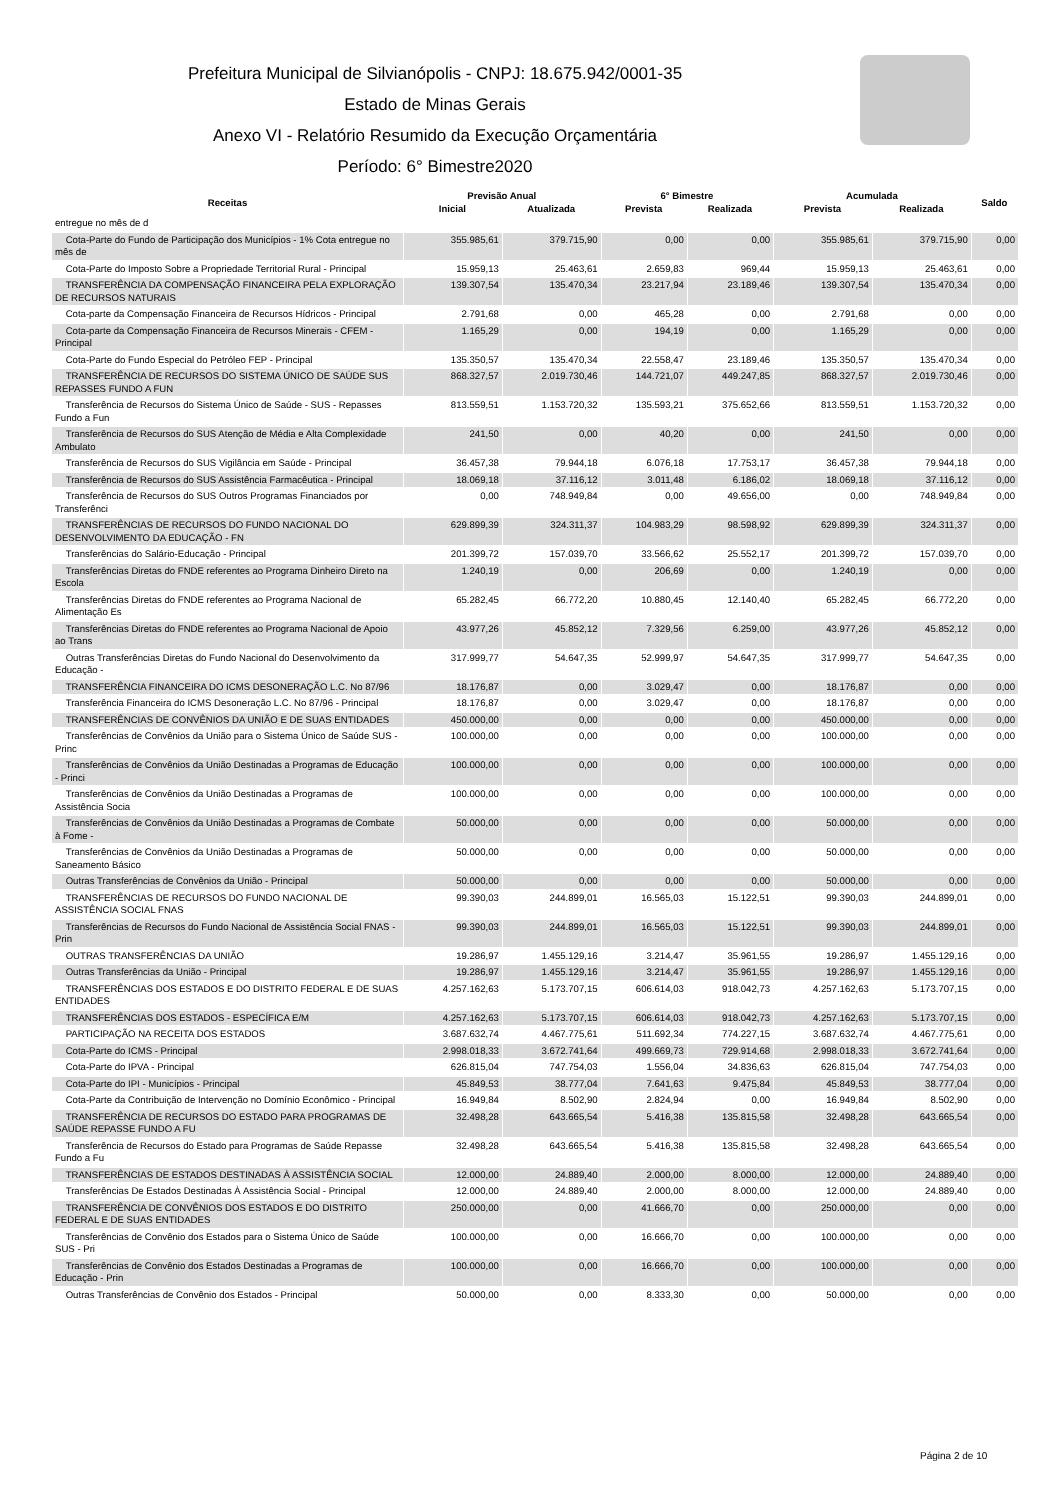Prefeitura Municipal de Silvianópolis - CNPJ: 18.675.942/0001-35
Estado de Minas Gerais
Anexo VI - Relatório Resumido da Execução Orçamentária
Período: 6° Bimestre2020
| Receitas | Previsão Anual | | 6° Bimestre | | Acumulada | | Saldo |
| --- | --- | --- | --- | --- | --- | --- | --- |
| | Inicial | Atualizada | Prevista | Realizada | Prevista | Realizada | |
| entregue no mês de d | | | | | | | |
| Cota-Parte do Fundo de Participação dos Municípios - 1% Cota entregue no mês de | 355.985,61 | 379.715,90 | 0,00 | 0,00 | 355.985,61 | 379.715,90 | 0,00 |
| Cota-Parte do Imposto Sobre a Propriedade Territorial Rural - Principal | 15.959,13 | 25.463,61 | 2.659,83 | 969,44 | 15.959,13 | 25.463,61 | 0,00 |
| TRANSFERÊNCIA DA COMPENSAÇÃO FINANCEIRA PELA EXPLORAÇÃO DE RECURSOS NATURAIS | 139.307,54 | 135.470,34 | 23.217,94 | 23.189,46 | 139.307,54 | 135.470,34 | 0,00 |
| Cota-parte da Compensação Financeira de Recursos Hídricos - Principal | 2.791,68 | 0,00 | 465,28 | 0,00 | 2.791,68 | 0,00 | 0,00 |
| Cota-parte da Compensação Financeira de Recursos Minerais - CFEM - Principal | 1.165,29 | 0,00 | 194,19 | 0,00 | 1.165,29 | 0,00 | 0,00 |
| Cota-Parte do Fundo Especial do Petróleo FEP - Principal | 135.350,57 | 135.470,34 | 22.558,47 | 23.189,46 | 135.350,57 | 135.470,34 | 0,00 |
| TRANSFERÊNCIA DE RECURSOS DO SISTEMA ÚNICO DE SAÚDE SUS REPASSES FUNDO A FUN | 868.327,57 | 2.019.730,46 | 144.721,07 | 449.247,85 | 868.327,57 | 2.019.730,46 | 0,00 |
| Transferência de Recursos do Sistema Único de Saúde - SUS - Repasses Fundo a Fun | 813.559,51 | 1.153.720,32 | 135.593,21 | 375.652,66 | 813.559,51 | 1.153.720,32 | 0,00 |
| Transferência de Recursos do SUS Atenção de Média e Alta Complexidade Ambulato | 241,50 | 0,00 | 40,20 | 0,00 | 241,50 | 0,00 | 0,00 |
| Transferência de Recursos do SUS Vigilância em Saúde - Principal | 36.457,38 | 79.944,18 | 6.076,18 | 17.753,17 | 36.457,38 | 79.944,18 | 0,00 |
| Transferência de Recursos do SUS Assistência Farmacêutica - Principal | 18.069,18 | 37.116,12 | 3.011,48 | 6.186,02 | 18.069,18 | 37.116,12 | 0,00 |
| Transferência de Recursos do SUS Outros Programas Financiados por Transferênci | 0,00 | 748.949,84 | 0,00 | 49.656,00 | 0,00 | 748.949,84 | 0,00 |
| TRANSFERÊNCIAS DE RECURSOS DO FUNDO NACIONAL DO DESENVOLVIMENTO DA EDUCAÇÃO - FN | 629.899,39 | 324.311,37 | 104.983,29 | 98.598,92 | 629.899,39 | 324.311,37 | 0,00 |
| Transferências do Salário-Educação - Principal | 201.399,72 | 157.039,70 | 33.566,62 | 25.552,17 | 201.399,72 | 157.039,70 | 0,00 |
| Transferências Diretas do FNDE referentes ao Programa Dinheiro Direto na Escola | 1.240,19 | 0,00 | 206,69 | 0,00 | 1.240,19 | 0,00 | 0,00 |
| Transferências Diretas do FNDE referentes ao Programa Nacional de Alimentação Es | 65.282,45 | 66.772,20 | 10.880,45 | 12.140,40 | 65.282,45 | 66.772,20 | 0,00 |
| Transferências Diretas do FNDE referentes ao Programa Nacional de Apoio ao Trans | 43.977,26 | 45.852,12 | 7.329,56 | 6.259,00 | 43.977,26 | 45.852,12 | 0,00 |
| Outras Transferências Diretas do Fundo Nacional do Desenvolvimento da Educação - | 317.999,77 | 54.647,35 | 52.999,97 | 54.647,35 | 317.999,77 | 54.647,35 | 0,00 |
| TRANSFERÊNCIA FINANCEIRA DO ICMS DESONERAÇÃO L.C. No 87/96 | 18.176,87 | 0,00 | 3.029,47 | 0,00 | 18.176,87 | 0,00 | 0,00 |
| Transferência Financeira do ICMS Desoneração L.C. No 87/96 - Principal | 18.176,87 | 0,00 | 3.029,47 | 0,00 | 18.176,87 | 0,00 | 0,00 |
| TRANSFERÊNCIAS DE CONVÊNIOS DA UNIÃO E DE SUAS ENTIDADES | 450.000,00 | 0,00 | 0,00 | 0,00 | 450.000,00 | 0,00 | 0,00 |
| Transferências de Convênios da União para o Sistema Único de Saúde SUS - Princ | 100.000,00 | 0,00 | 0,00 | 0,00 | 100.000,00 | 0,00 | 0,00 |
| Transferências de Convênios da União Destinadas a Programas de Educação - Princi | 100.000,00 | 0,00 | 0,00 | 0,00 | 100.000,00 | 0,00 | 0,00 |
| Transferências de Convênios da União Destinadas a Programas de Assistência Socia | 100.000,00 | 0,00 | 0,00 | 0,00 | 100.000,00 | 0,00 | 0,00 |
| Transferências de Convênios da União Destinadas a Programas de Combate à Fome - | 50.000,00 | 0,00 | 0,00 | 0,00 | 50.000,00 | 0,00 | 0,00 |
| Transferências de Convênios da União Destinadas a Programas de Saneamento Básico | 50.000,00 | 0,00 | 0,00 | 0,00 | 50.000,00 | 0,00 | 0,00 |
| Outras Transferências de Convênios da União - Principal | 50.000,00 | 0,00 | 0,00 | 0,00 | 50.000,00 | 0,00 | 0,00 |
| TRANSFERÊNCIAS DE RECURSOS DO FUNDO NACIONAL DE ASSISTÊNCIA SOCIAL FNAS | 99.390,03 | 244.899,01 | 16.565,03 | 15.122,51 | 99.390,03 | 244.899,01 | 0,00 |
| Transferências de Recursos do Fundo Nacional de Assistência Social FNAS - Prin | 99.390,03 | 244.899,01 | 16.565,03 | 15.122,51 | 99.390,03 | 244.899,01 | 0,00 |
| OUTRAS TRANSFERÊNCIAS DA UNIÃO | 19.286,97 | 1.455.129,16 | 3.214,47 | 35.961,55 | 19.286,97 | 1.455.129,16 | 0,00 |
| Outras Transferências da União - Principal | 19.286,97 | 1.455.129,16 | 3.214,47 | 35.961,55 | 19.286,97 | 1.455.129,16 | 0,00 |
| TRANSFERÊNCIAS DOS ESTADOS E DO DISTRITO FEDERAL E DE SUAS ENTIDADES | 4.257.162,63 | 5.173.707,15 | 606.614,03 | 918.042,73 | 4.257.162,63 | 5.173.707,15 | 0,00 |
| TRANSFERÊNCIAS DOS ESTADOS - ESPECÍFICA E/M | 4.257.162,63 | 5.173.707,15 | 606.614,03 | 918.042,73 | 4.257.162,63 | 5.173.707,15 | 0,00 |
| PARTICIPAÇÃO NA RECEITA DOS ESTADOS | 3.687.632,74 | 4.467.775,61 | 511.692,34 | 774.227,15 | 3.687.632,74 | 4.467.775,61 | 0,00 |
| Cota-Parte do ICMS - Principal | 2.998.018,33 | 3.672.741,64 | 499.669,73 | 729.914,68 | 2.998.018,33 | 3.672.741,64 | 0,00 |
| Cota-Parte do IPVA - Principal | 626.815,04 | 747.754,03 | 1.556,04 | 34.836,63 | 626.815,04 | 747.754,03 | 0,00 |
| Cota-Parte do IPI - Municípios - Principal | 45.849,53 | 38.777,04 | 7.641,63 | 9.475,84 | 45.849,53 | 38.777,04 | 0,00 |
| Cota-Parte da Contribuição de Intervenção no Domínio Econômico - Principal | 16.949,84 | 8.502,90 | 2.824,94 | 0,00 | 16.949,84 | 8.502,90 | 0,00 |
| TRANSFERÊNCIA DE RECURSOS DO ESTADO PARA PROGRAMAS DE SAÚDE REPASSE FUNDO A FU | 32.498,28 | 643.665,54 | 5.416,38 | 135.815,58 | 32.498,28 | 643.665,54 | 0,00 |
| Transferência de Recursos do Estado para Programas de Saúde Repasse Fundo a Fu | 32.498,28 | 643.665,54 | 5.416,38 | 135.815,58 | 32.498,28 | 643.665,54 | 0,00 |
| TRANSFERÊNCIAS DE ESTADOS DESTINADAS À ASSISTÊNCIA SOCIAL | 12.000,00 | 24.889,40 | 2.000,00 | 8.000,00 | 12.000,00 | 24.889,40 | 0,00 |
| Transferências De Estados Destinadas À Assistência Social - Principal | 12.000,00 | 24.889,40 | 2.000,00 | 8.000,00 | 12.000,00 | 24.889,40 | 0,00 |
| TRANSFERÊNCIA DE CONVÊNIOS DOS ESTADOS E DO DISTRITO FEDERAL E DE SUAS ENTIDADES | 250.000,00 | 0,00 | 41.666,70 | 0,00 | 250.000,00 | 0,00 | 0,00 |
| Transferências de Convênio dos Estados para o Sistema Único de Saúde SUS - Pri | 100.000,00 | 0,00 | 16.666,70 | 0,00 | 100.000,00 | 0,00 | 0,00 |
| Transferências de Convênio dos Estados Destinadas a Programas de Educação - Prin | 100.000,00 | 0,00 | 16.666,70 | 0,00 | 100.000,00 | 0,00 | 0,00 |
| Outras Transferências de Convênio dos Estados - Principal | 50.000,00 | 0,00 | 8.333,30 | 0,00 | 50.000,00 | 0,00 | 0,00 |
Página 2 de 10